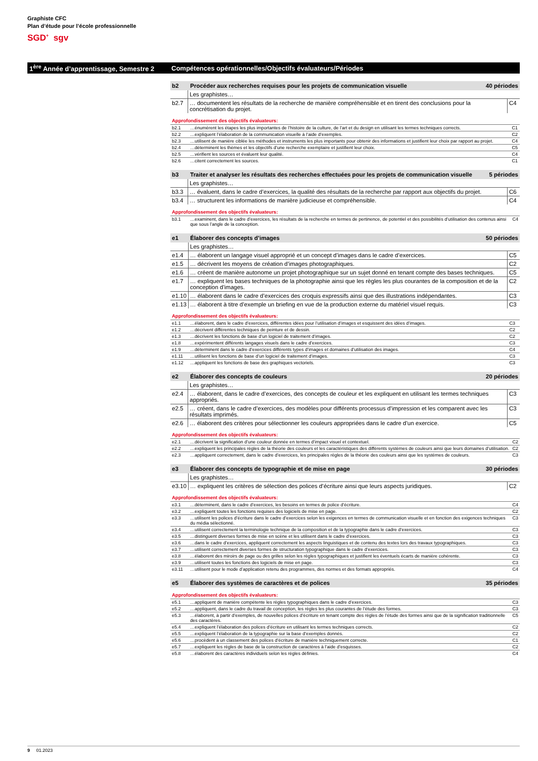Graphiste CFC
Plan d’étude pour l’école professionnelle
SGD<sup>+</sup> sgv
1<sup>ère</sup> Année d’apprentissage, Semestre 2
Compétences opérationnelles/Objectifs évaluateurs/Périodes
| b2 | Procéder aux recherches requises pour les projets de communication visuelle | 40 périodes |
| | Les graphistes… | |
| b2.7 | … documentent les résultats de la recherche de manière compréhensible et en tirent des conclusions pour la concrétisation du projet. | C4 |
Approfondissement des objectifs évaluateurs:
| b2.1 | …énumèrent les étapes les plus importantes de l’histoire de la culture, de l’art et du design en utilisant les termes techniques corrects. | C1 |
| b2.2 | …expliquent l’élaboration de la communication visuelle à l’aide d’exemples. | C2 |
| b2.3 | …utilisent de manière ciblée les méthodes et instruments les plus importants pour obtenir des informations et justifient leur choix par rapport au projet. | C4 |
| b2.4 | …déterminent les thèmes et les objectifs d’une recherche exemplaire et justifient leur choix. | C5 |
| b2.5 | …vérifient les sources et évaluent leur qualité. | C4 |
| b2.6 | …citent correctement les sources. | C1 |
| b3 | Traiter et analyser les résultats des recherches effectuées pour les projets de communication visuelle | 5 périodes |
| | Les graphistes… | |
| b3.3 | … évaluent, dans le cadre d’exercices, la qualité des résultats de la recherche par rapport aux objectifs du projet. | C6 |
| b3.4 | … structurent les informations de manière judicieuse et compréhensible. | C4 |
Approfondissement des objectifs évaluateurs:
| b3.1 | …examinent, dans le cadre d’exercices, les résultats de la recherche en termes de pertinence, de potentiel et des possibilités d’utilisation des contenus ainsi que sous l’angle de la conception. | C4 |
| e1 | Élaborer des concepts d’images | 50 périodes |
| | Les graphistes… | |
| e1.4 | … élaborent un langage visuel approprié et un concept d’images dans le cadre d’exercices. | C5 |
| e1.5 | … décrivent les moyens de création d’images photographiques. | C2 |
| e1.6 | … créent de manière autonome un projet photographique sur un sujet donné en tenant compte des bases techniques. | C5 |
| e1.7 | … expliquent les bases techniques de la photographie ainsi que les règles les plus courantes de la composition et de la conception d’images. | C2 |
| e1.10 | … élaborent dans le cadre d’exercices des croquis expressifs ainsi que des illustrations indépendantes. | C3 |
| e1.13 | … élaborent à titre d’exemple un briefing en vue de la production externe du matériel visuel requis. | C3 |
Approfondissement des objectifs évaluateurs:
| e1.1 | …élaborent, dans le cadre d’exercices, différentes idées pour l’utilisation d’images et esquissent des idées d’images. | C3 |
| e1.2 | …décrivent différentes techniques de peinture et de dessin. | C2 |
| e1.3 | …décrivent les fonctions de base d’un logiciel de traitement d’images. | C2 |
| e1.8 | …expérimentent différents langages visuels dans le cadre d’exercices. | C3 |
| e1.9 | …déterminent dans le cadre d’exercices différents types d’images et domaines d’utilisation des images. | C4 |
| e1.11 | …utilisent les fonctions de base d’un logiciel de traitement d’images. | C3 |
| e1.12 | …appliquent les fonctions de base des graphiques vectoriels. | C3 |
| e2 | Élaborer des concepts de couleurs | 20 périodes |
| | Les graphistes… | |
| e2.4 | … élaborent, dans le cadre d’exercices, des concepts de couleur et les expliquent en utilisant les termes techniques appropriés. | C3 |
| e2.5 | … créent, dans le cadre d’exercices, des modèles pour différents processus d’impression et les comparent avec les résultats imprimés. | C3 |
| e2.6 | … élaborent des critères pour sélectionner les couleurs appropriées dans le cadre d’un exercice. | C5 |
Approfondissement des objectifs évaluateurs:
| e2.1 | …décrivent la signification d’une couleur donnée en termes d’impact visuel et contextuel. | C2 |
| e2.2 | …expliquent les principales règles de la théorie des couleurs et les caractéristiques des différents systèmes de couleurs ainsi que leurs domaines d’utilisation. | C2 |
| e2.3 | …appliquent correctement, dans le cadre d’exercices, les principales règles de la théorie des couleurs ainsi que les systèmes de couleurs. | C3 |
| e3 | Élaborer des concepts de typographie et de mise en page | 30 périodes |
| | Les graphistes… | |
| e3.10 | … expliquent les critères de sélection des polices d’écriture ainsi que leurs aspects juridiques. | C2 |
Approfondissement des objectifs évaluateurs:
| e3.1 | …déterminent, dans le cadre d’exercices, les besoins en termes de police d’écriture. | C4 |
| e3.2 | …expliquent toutes les fonctions requises des logiciels de mise en page. | C2 |
| e3.3 | …utilisent les polices d’écriture dans le cadre d’exercices selon les exigences en termes de communication visuelle et en fonction des exigences techniques du média sélectionné. | C3 |
| e3.4 | …utilisent correctement la terminologie technique de la composition et de la typographie dans le cadre d’exercices. | C3 |
| e3.5 | …distinguent diverses formes de mise en scène et les utilisent dans le cadre d’exercices. | C3 |
| e3.6 | …dans le cadre d’exercices, appliquent correctement les aspects linguistiques et de contenu des textes lors des travaux typographiques. | C3 |
| e3.7 | …utilisent correctement diverses formes de structuration typographique dans le cadre d’exercices. | C3 |
| e3.8 | …élaborent des miroirs de page ou des grilles selon les règles typographiques et justifient les éventuels écarts de manière cohérente. | C3 |
| e3.9 | …utilisent toutes les fonctions des logiciels de mise en page. | C3 |
| e3.11 | …utilisent pour le mode d’application retenu des programmes, des normes et des formats appropriés. | C4 |
| e5 | Élaborer des systèmes de caractères et de polices | 35 périodes |
Approfondissement des objectifs évaluateurs:
| e5.1 | …appliquent de manière compétente les règles typographiques dans le cadre d’exercices. | C3 |
| e5.2 | …appliquent, dans le cadre du travail de conception, les règles les plus courantes de l’étude des formes. | C3 |
| e5.3 | …élaborent, à partir d’exemples, de nouvelles polices d’écriture en tenant compte des règles de l’étude des formes ainsi que de la signification traditionnelle des caractères. | C5 |
| e5.4 | …expliquent l’élaboration des polices d’écriture en utilisant les termes techniques corrects. | C2 |
| e5.5 | …expliquent l’élaboration de la typographie sur la base d’exemples donnés. | C2 |
| e5.6 | …procèdent à un classement des polices d’écriture de manière techniquement correcte. | C1 |
| e5.7 | …expliquent les règles de base de la construction de caractères à l’aide d’esquisses. | C2 |
| e5.8 | …élaborent des caractères individuels selon les règles définies. | C4 |
9 01.2023